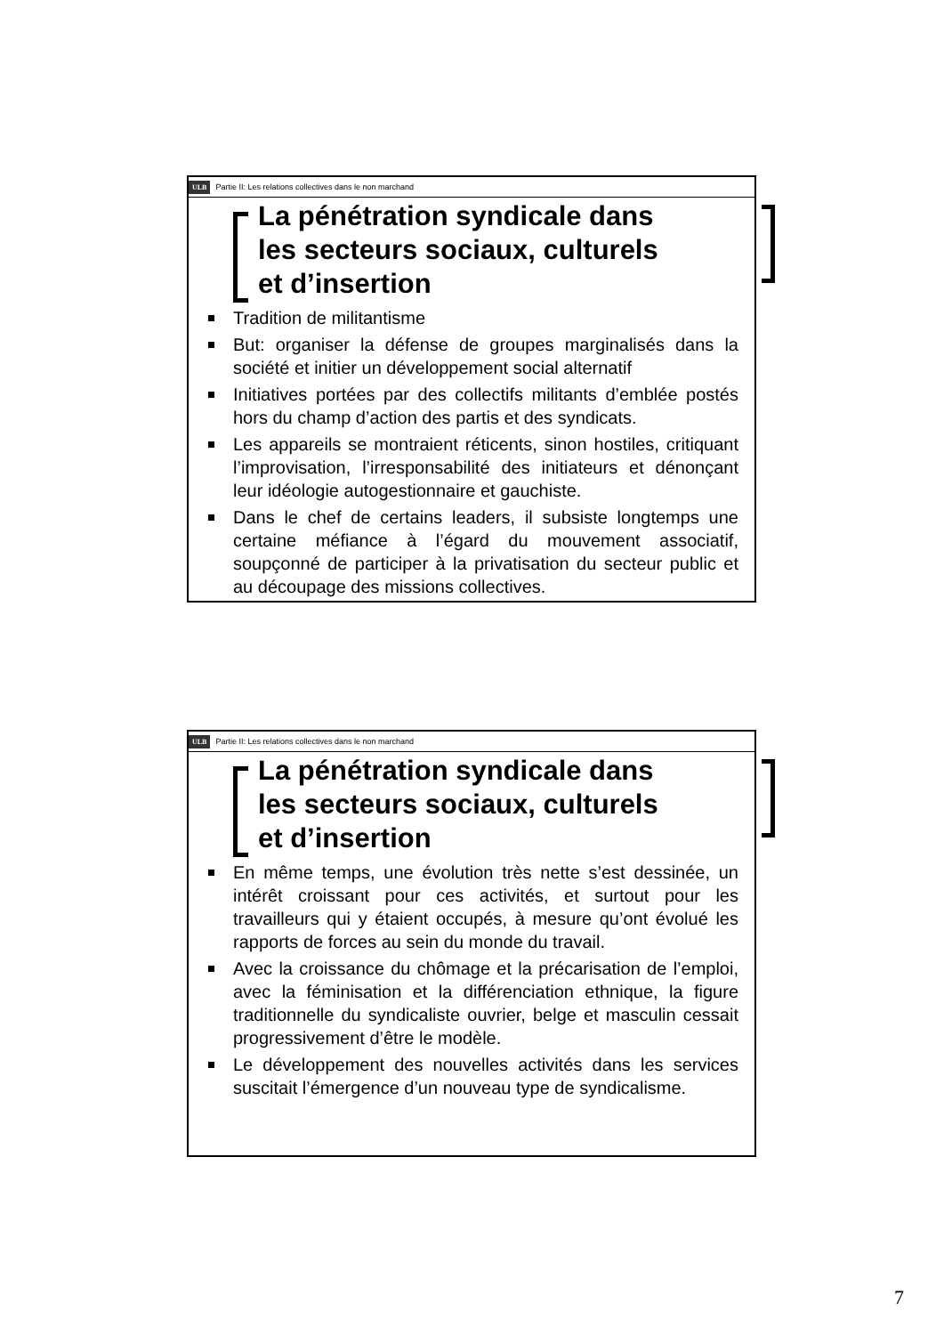ULB Partie II: Les relations collectives dans le non marchand
La pénétration syndicale dans les secteurs sociaux, culturels et d’insertion
Tradition de militantisme
But: organiser la défense de groupes marginalisés dans la société et initier un développement social alternatif
Initiatives portées par des collectifs militants d’emblée postés hors du champ d’action des partis et des syndicats.
Les appareils se montraient réticents, sinon hostiles, critiquant l’improvisation, l’irresponsabilité des initiateurs et dénonçant leur idéologie autogestionnaire et gauchiste.
Dans le chef de certains leaders, il subsiste longtemps une certaine méfiance à l’égard du mouvement associatif, soupçonné de participer à la privatisation du secteur public et au découpage des missions collectives.
ULB Partie II: Les relations collectives dans le non marchand
La pénétration syndicale dans les secteurs sociaux, culturels et d’insertion
En même temps, une évolution très nette s’est dessinée, un intérêt croissant pour ces activités, et surtout pour les travailleurs qui y étaient occupés, à mesure qu’ont évolué les rapports de forces au sein du monde du travail.
Avec la croissance du chômage et la précarisation de l’emploi, avec la féminisation et la différenciation ethnique, la figure traditionnelle du syndicaliste ouvrier, belge et masculin cessait progressivement d’être le modèle.
Le développement des nouvelles activités dans les services suscitait l’émergence d’un nouveau type de syndicalisme.
7